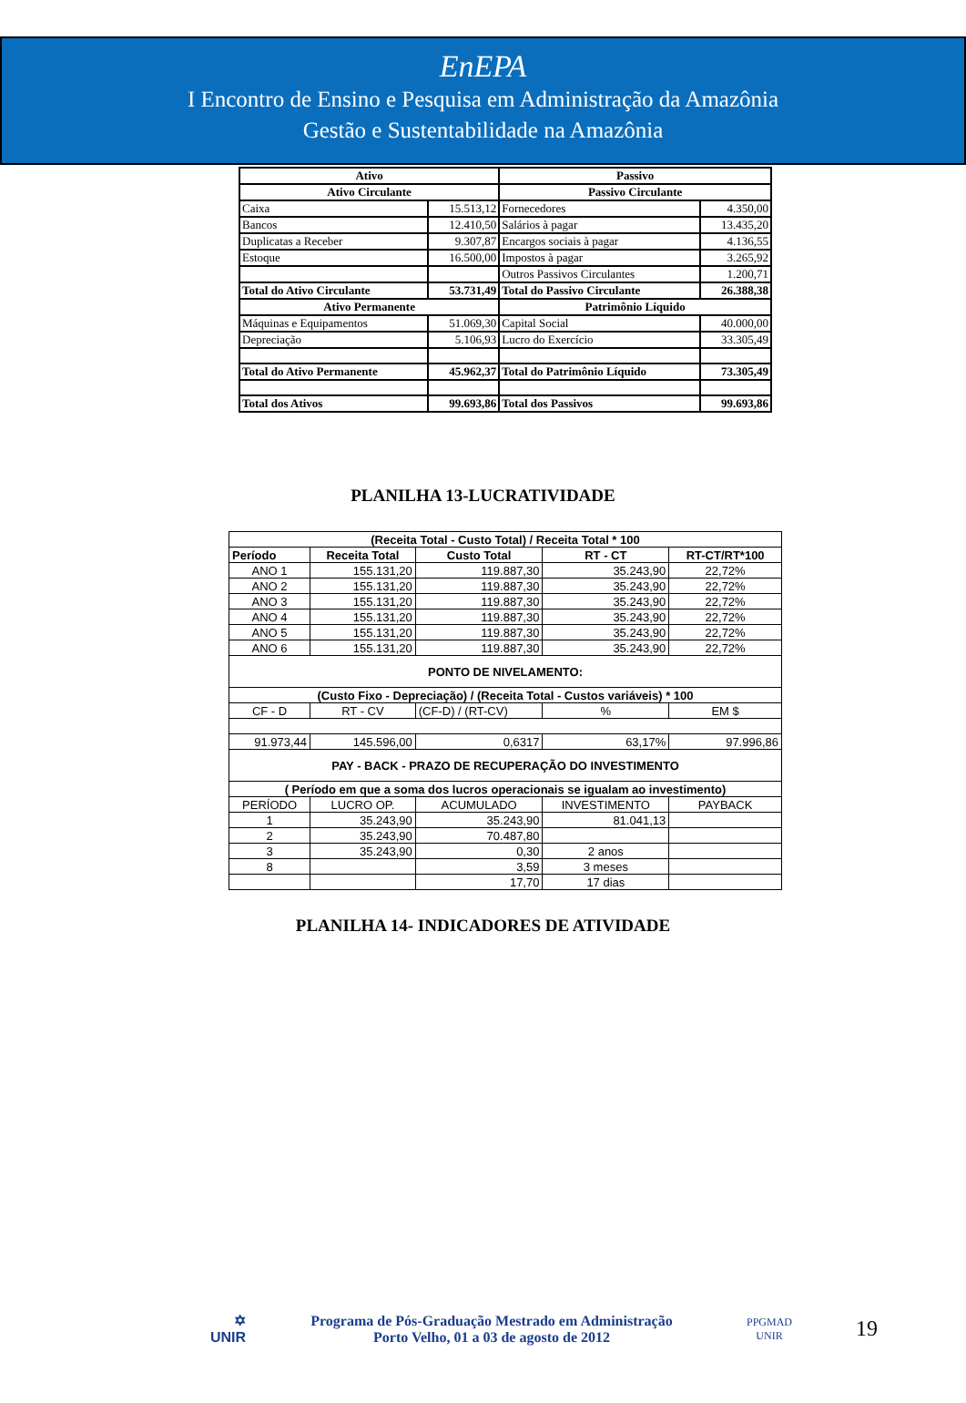EnEPA
I Encontro de Ensino e Pesquisa em Administração da Amazônia
Gestão e Sustentabilidade na Amazônia
| Ativo | | Passivo | |
| Ativo Circulante | | Passivo Circulante | |
| Caixa | 15.513,12 | Fornecedores | 4.350,00 |
| Bancos | 12.410,50 | Salários à pagar | 13.435,20 |
| Duplicatas a Receber | 9.307,87 | Encargos sociais à pagar | 4.136,55 |
| Estoque | 16.500,00 | Impostos à pagar | 3.265,92 |
| | | Outros Passivos Circulantes | 1.200,71 |
| Total do Ativo Circulante | 53.731,49 | Total do Passivo Circulante | 26.388,38 |
| Ativo Permanente | | Patrimônio Líquido | |
| Máquinas e Equipamentos | 51.069,30 | Capital Social | 40.000,00 |
| Depreciação | 5.106,93 | Lucro do Exercício | 33.305,49 |
| Total do Ativo Permanente | 45.962,37 | Total do Patrimônio Líquido | 73.305,49 |
| Total dos Ativos | 99.693,86 | Total dos Passivos | 99.693,86 |
PLANILHA 13-LUCRATIVIDADE
| (Receita Total - Custo Total) / Receita Total * 100 | | | | |
| Período | Receita Total | Custo Total | RT - CT | RT-CT/RT*100 |
| ANO 1 | 155.131,20 | 119.887,30 | 35.243,90 | 22,72% |
| ANO 2 | 155.131,20 | 119.887,30 | 35.243,90 | 22,72% |
| ANO 3 | 155.131,20 | 119.887,30 | 35.243,90 | 22,72% |
| ANO 4 | 155.131,20 | 119.887,30 | 35.243,90 | 22,72% |
| ANO 5 | 155.131,20 | 119.887,30 | 35.243,90 | 22,72% |
| ANO 6 | 155.131,20 | 119.887,30 | 35.243,90 | 22,72% |
| PONTO DE NIVELAMENTO: | | | | |
| (Custo Fixo - Depreciação) / (Receita Total - Custos variáveis) * 100 | | | | |
| CF - D | RT - CV | (CF-D) / (RT-CV) | % | EM $ |
| 91.973,44 | 145.596,00 | 0,6317 | 63,17% | 97.996,86 |
| PAY - BACK - PRAZO DE RECUPERAÇÃO DO INVESTIMENTO | | | | |
| ( Período em que a soma dos lucros operacionais se igualam ao investimento) | | | | |
| PERÍODO | LUCRO OP. | ACUMULADO | INVESTIMENTO | PAYBACK |
| 1 | 35.243,90 | 35.243,90 | 81.041,13 | |
| 2 | 35.243,90 | 70.487,80 | | |
| 3 | 35.243,90 | 0,30 | 2 anos | |
| 8 | | 3,59 | 3 meses | |
| | | 17,70 | 17 dias | |
PLANILHA 14- INDICADORES DE ATIVIDADE
✡
UNIR
Programa de Pós-Graduação Mestrado em Administração
Porto Velho, 01 a 03 de agosto de 2012
PPGMAD
UNIR
19